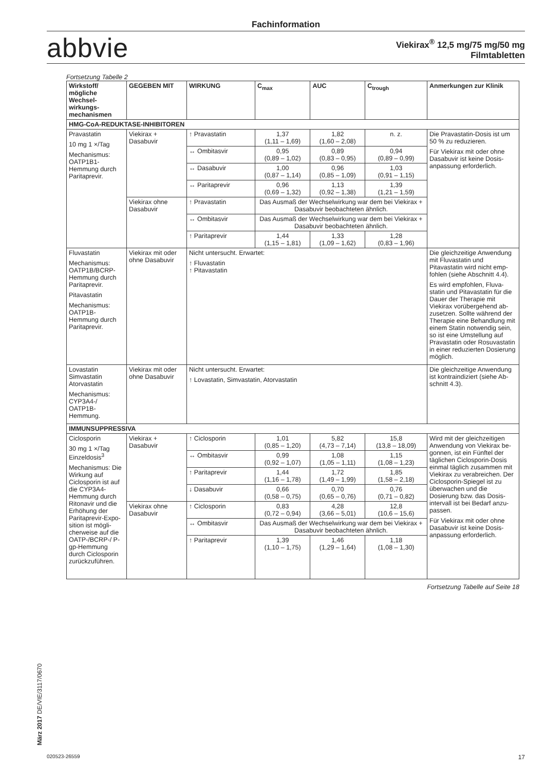Fachinformation
abbvie
Viekirax<sup>®</sup> 12,5 mg/75 mg/50 mg
Filmtabletten
Fortsetzung Tabelle 2
| Wirkstoff/ mögliche Wechsel­wirkungs­mechanismen | GEGEBEN MIT | WIRKUNG | C<sub>max</sub> | AUC | C<sub>trough</sub> | Anmerkungen zur Klinik |
| --- | --- | --- | --- | --- | --- | --- |
| HMG-CoA-REDUKTASE-INHIBITOREN | | | | | | |
| Pravastatin 10 mg 1 ×/Tag Mechanismus: OATP1B1-Hemmung durch Paritaprevir. | Viekirax + Dasabuvir | ↑ Pravastatin | 1,37 (1,11 – 1,69) | 1,82 (1,60 – 2,08) | n. z. | Die Pravastatin-Dosis ist um 50 % zu reduzieren. Für Viekirax mit oder ohne Dasabuvir ist keine Dosis­anpassung erforderlich. |
| | | ↔ Ombitasvir | 0,95 (0,89 – 1,02) | 0,89 (0,83 – 0,95) | 0,94 (0,89 – 0,99) | |
| | | ↔ Dasabuvir | 1,00 (0,87 – 1,14) | 0,96 (0,85 – 1,09) | 1,03 (0,91 – 1,15) | |
| | | ↔ Paritaprevir | 0,96 (0,69 – 1,32) | 1,13 (0,92 – 1,38) | 1,39 (1,21 – 1,59) | |
| | Viekirax ohne Dasabuvir | ↑ Pravastatin | Das Ausmaß der Wechselwirkung war dem bei Viekirax + Dasabuvir beobachteten ähnlich. | | | |
| | | ↔ Ombitasvir | Das Ausmaß der Wechselwirkung war dem bei Viekirax + Dasabuvir beobachteten ähnlich. | | | |
| | | ↑ Paritaprevir | 1,44 (1,15 – 1,81) | 1,33 (1,09 – 1,62) | 1,28 (0,83 – 1,96) | |
| Fluvastatin Mechanismus: OATP1B/BCRP-Hemmung durch Paritaprevir. Pitavastatin Mechanismus: OATP1B-Hemmung durch Paritaprevir. | Viekirax mit oder ohne Dasabuvir | Nicht untersucht. Erwartet: ↑ Fluvastatin ↑ Pitavastatin | | | | Die gleichzeitige Anwendung mit Fluvastatin und Pitavastatin wird nicht emp­fohlen (siehe Abschnitt 4.4). Es wird empfohlen, Fluva­statin und Pitavastatin für die Dauer der Therapie mit Viekirax vorübergehend ab­zusetzen. Sollte während der Therapie eine Be­handlung mit einem Statin notwendig sein, so ist eine Umstellung auf Pravastatin oder Rosuvastatin in einer reduzierten Dosierung mög­lich. |
| Lovastatin Simvastatin Atorvastatin Mechanismus: CYP3A4-/ OATP1B-Hemmung. | Viekirax mit oder ohne Dasabuvir | Nicht untersucht. Erwartet: ↑ Lovastatin, Simvastatin, Atorvastatin | | | | Die gleichzeitige Anwendung ist kontraindiziert (siehe Ab­schnitt 4.3). |
| IMMUNSUPPRESSIVA | | | | | | |
| Ciclosporin 30 mg 1 ×/Tag Einzeldosis<sup>3</sup> Mechanismus: Die Wirkung auf Ciclosporin ist auf die CYP3A4-Hemmung durch Ritonavir und die Erhöhung der Paritaprevir-Expo­sition ist mögli­cherweise auf die OATP-/BCRP-/ P-gp-Hemmung durch Ciclosporin zurückzuführen. | Viekirax + Dasabuvir | ↑ Ciclosporin | 1,01 (0,85 – 1,20) | 5,82 (4,73 – 7,14) | 15,8 (13,8 – 18,09) | Wird mit der gleichzeitigen Anwendung von Viekirax be­gonnen, ist ein Fünftel der täglichen Ciclosporin-Dosis einmal täglich zusammen mit Viekirax zu verabreichen. Der Ciclosporin-Spiegel ist zu überwachen und die Dosierung bzw. das Dosis­intervall ist bei Bedarf anzu­passen. Für Viekirax mit oder ohne Dasabuvir ist keine Dosis­anpassung erforderlich. |
| | | ↔ Ombitasvir | 0,99 (0,92 – 1,07) | 1,08 (1,05 – 1,11) | 1,15 (1,08 – 1,23) | |
| | | ↑ Paritaprevir | 1,44 (1,16 – 1,78) | 1,72 (1,49 – 1,99) | 1,85 (1,58 – 2,18) | |
| | | ↓ Dasabuvir | 0,66 (0,58 – 0,75) | 0,70 (0,65 – 0,76) | 0,76 (0,71 – 0,82) | |
| | Viekirax ohne Dasabuvir | ↑ Ciclosporin | 0,83 (0,72 – 0,94) | 4,28 (3,66 – 5,01) | 12,8 (10,6 – 15,6) | |
| | | ↔ Ombitasvir | Das Ausmaß der Wechselwirkung war dem bei Viekirax + Dasabuvir beobachteten ähnlich. | | | |
| | | ↑ Paritaprevir | 1,39 (1,10 – 1,75) | 1,46 (1,29 – 1,64) | 1,18 (1,08 – 1,30) | |
Fortsetzung Tabelle auf Seite 18
März 2017 DE/VIE/3117/0670
020523-26559 17